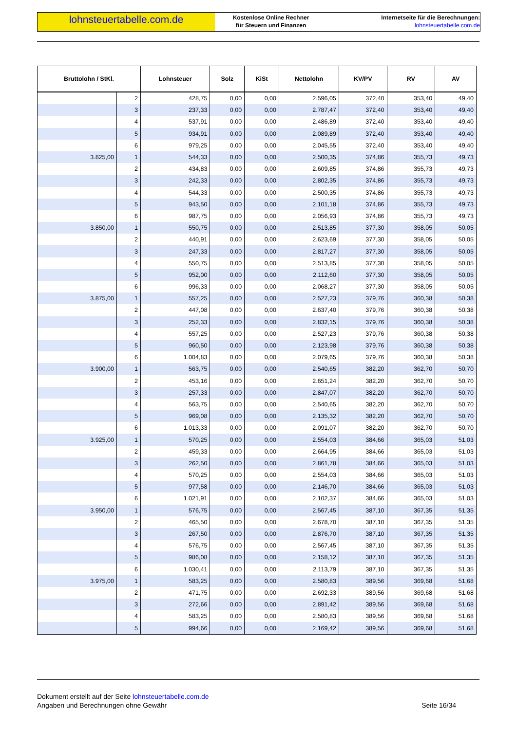lohnsteuertabelle.com.de
Kostenlose Online Rechner
für Steuern und Finanzen
Internetseite für die Berechnungen:
lohnsteuertabelle.com.de
| Bruttolohn / StKl. | | Lohnsteuer | Solz | KiSt | Nettolohn | KV/PV | RV | AV |
| --- | --- | --- | --- | --- | --- | --- | --- | --- |
| | 2 | 428,75 | 0,00 | 0,00 | 2.596,05 | 372,40 | 353,40 | 49,40 |
| | 3 | 237,33 | 0,00 | 0,00 | 2.787,47 | 372,40 | 353,40 | 49,40 |
| | 4 | 537,91 | 0,00 | 0,00 | 2.486,89 | 372,40 | 353,40 | 49,40 |
| | 5 | 934,91 | 0,00 | 0,00 | 2.089,89 | 372,40 | 353,40 | 49,40 |
| | 6 | 979,25 | 0,00 | 0,00 | 2.045,55 | 372,40 | 353,40 | 49,40 |
| 3.825,00 | 1 | 544,33 | 0,00 | 0,00 | 2.500,35 | 374,86 | 355,73 | 49,73 |
| | 2 | 434,83 | 0,00 | 0,00 | 2.609,85 | 374,86 | 355,73 | 49,73 |
| | 3 | 242,33 | 0,00 | 0,00 | 2.802,35 | 374,86 | 355,73 | 49,73 |
| | 4 | 544,33 | 0,00 | 0,00 | 2.500,35 | 374,86 | 355,73 | 49,73 |
| | 5 | 943,50 | 0,00 | 0,00 | 2.101,18 | 374,86 | 355,73 | 49,73 |
| | 6 | 987,75 | 0,00 | 0,00 | 2.056,93 | 374,86 | 355,73 | 49,73 |
| 3.850,00 | 1 | 550,75 | 0,00 | 0,00 | 2.513,85 | 377,30 | 358,05 | 50,05 |
| | 2 | 440,91 | 0,00 | 0,00 | 2.623,69 | 377,30 | 358,05 | 50,05 |
| | 3 | 247,33 | 0,00 | 0,00 | 2.817,27 | 377,30 | 358,05 | 50,05 |
| | 4 | 550,75 | 0,00 | 0,00 | 2.513,85 | 377,30 | 358,05 | 50,05 |
| | 5 | 952,00 | 0,00 | 0,00 | 2.112,60 | 377,30 | 358,05 | 50,05 |
| | 6 | 996,33 | 0,00 | 0,00 | 2.068,27 | 377,30 | 358,05 | 50,05 |
| 3.875,00 | 1 | 557,25 | 0,00 | 0,00 | 2.527,23 | 379,76 | 360,38 | 50,38 |
| | 2 | 447,08 | 0,00 | 0,00 | 2.637,40 | 379,76 | 360,38 | 50,38 |
| | 3 | 252,33 | 0,00 | 0,00 | 2.832,15 | 379,76 | 360,38 | 50,38 |
| | 4 | 557,25 | 0,00 | 0,00 | 2.527,23 | 379,76 | 360,38 | 50,38 |
| | 5 | 960,50 | 0,00 | 0,00 | 2.123,98 | 379,76 | 360,38 | 50,38 |
| | 6 | 1.004,83 | 0,00 | 0,00 | 2.079,65 | 379,76 | 360,38 | 50,38 |
| 3.900,00 | 1 | 563,75 | 0,00 | 0,00 | 2.540,65 | 382,20 | 362,70 | 50,70 |
| | 2 | 453,16 | 0,00 | 0,00 | 2.651,24 | 382,20 | 362,70 | 50,70 |
| | 3 | 257,33 | 0,00 | 0,00 | 2.847,07 | 382,20 | 362,70 | 50,70 |
| | 4 | 563,75 | 0,00 | 0,00 | 2.540,65 | 382,20 | 362,70 | 50,70 |
| | 5 | 969,08 | 0,00 | 0,00 | 2.135,32 | 382,20 | 362,70 | 50,70 |
| | 6 | 1.013,33 | 0,00 | 0,00 | 2.091,07 | 382,20 | 362,70 | 50,70 |
| 3.925,00 | 1 | 570,25 | 0,00 | 0,00 | 2.554,03 | 384,66 | 365,03 | 51,03 |
| | 2 | 459,33 | 0,00 | 0,00 | 2.664,95 | 384,66 | 365,03 | 51,03 |
| | 3 | 262,50 | 0,00 | 0,00 | 2.861,78 | 384,66 | 365,03 | 51,03 |
| | 4 | 570,25 | 0,00 | 0,00 | 2.554,03 | 384,66 | 365,03 | 51,03 |
| | 5 | 977,58 | 0,00 | 0,00 | 2.146,70 | 384,66 | 365,03 | 51,03 |
| | 6 | 1.021,91 | 0,00 | 0,00 | 2.102,37 | 384,66 | 365,03 | 51,03 |
| 3.950,00 | 1 | 576,75 | 0,00 | 0,00 | 2.567,45 | 387,10 | 367,35 | 51,35 |
| | 2 | 465,50 | 0,00 | 0,00 | 2.678,70 | 387,10 | 367,35 | 51,35 |
| | 3 | 267,50 | 0,00 | 0,00 | 2.876,70 | 387,10 | 367,35 | 51,35 |
| | 4 | 576,75 | 0,00 | 0,00 | 2.567,45 | 387,10 | 367,35 | 51,35 |
| | 5 | 986,08 | 0,00 | 0,00 | 2.158,12 | 387,10 | 367,35 | 51,35 |
| | 6 | 1.030,41 | 0,00 | 0,00 | 2.113,79 | 387,10 | 367,35 | 51,35 |
| 3.975,00 | 1 | 583,25 | 0,00 | 0,00 | 2.580,83 | 389,56 | 369,68 | 51,68 |
| | 2 | 471,75 | 0,00 | 0,00 | 2.692,33 | 389,56 | 369,68 | 51,68 |
| | 3 | 272,66 | 0,00 | 0,00 | 2.891,42 | 389,56 | 369,68 | 51,68 |
| | 4 | 583,25 | 0,00 | 0,00 | 2.580,83 | 389,56 | 369,68 | 51,68 |
| | 5 | 994,66 | 0,00 | 0,00 | 2.169,42 | 389,56 | 369,68 | 51,68 |
Dokument erstellt auf der Seite lohnsteuertabelle.com.de
Angaben und Berechnungen ohne Gewähr Seite 16/34